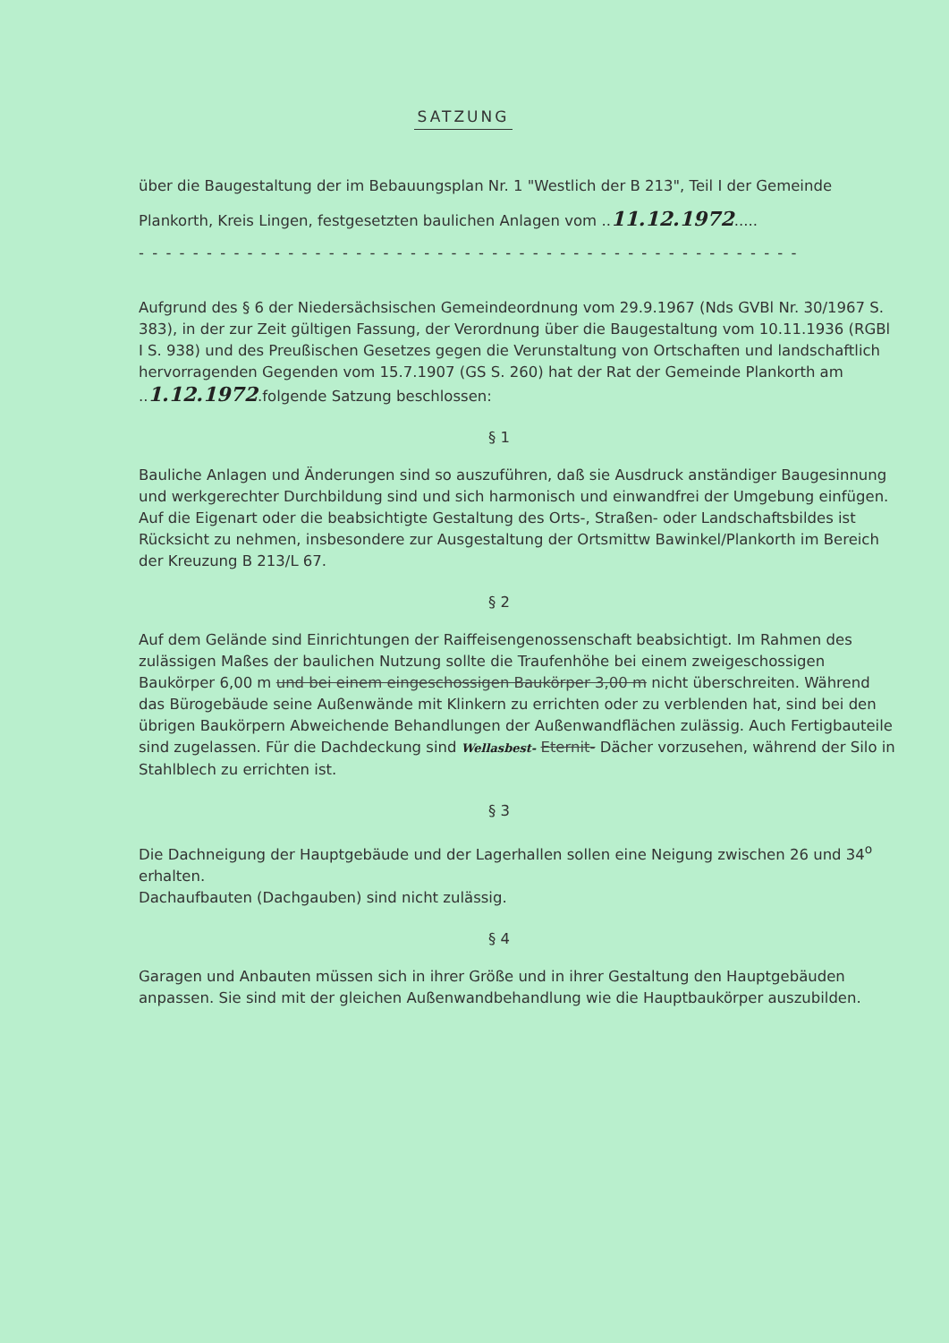SATZUNG
über die Baugestaltung der im Bebauungsplan Nr. 1 "Westlich der B 213", Teil I der Gemeinde Plankorth, Kreis Lingen, festgesetzten baulichen Anlagen vom ..11.12.1972.....
- - - - - - - - - - - - - - - - - - - - - - - - - - - - - - - - - - - - - - - - - - - - - - - - -
Aufgrund des § 6 der Niedersächsischen Gemeindeordnung vom 29.9.1967 (Nds GVBl Nr. 30/1967 S. 383), in der zur Zeit gültigen Fassung, der Verordnung über die Baugestaltung vom 10.11.1936 (RGBl I S. 938) und des Preußischen Gesetzes gegen die Verunstaltung von Ortschaften und landschaftlich hervorragenden Gegenden vom 15.7.1907 (GS S. 260) hat der Rat der Gemeinde Plankorth am ..1.12.1972.folgende Satzung beschlossen:
§ 1
Bauliche Anlagen und Änderungen sind so auszuführen, daß sie Ausdruck anständiger Baugesinnung und werkgerechter Durchbildung sind und sich harmonisch und einwandfrei der Umgebung einfügen. Auf die Eigenart oder die beabsichtigte Gestaltung des Orts-, Straßen- oder Landschaftsbildes ist Rücksicht zu nehmen, insbesondere zur Ausgestaltung der Ortsmittw Bawinkel/Plankorth im Bereich der Kreuzung B 213/L 67.
§ 2
Auf dem Gelände sind Einrichtungen der Raiffeisengenossenschaft beabsichtigt. Im Rahmen des zulässigen Maßes der baulichen Nutzung sollte die Traufenhöhe bei einem zweigeschossigen Baukörper 6,00 m und bei einem eingeschossigen Baukörper 3,00 m nicht überschreiten. Während das Bürogebäude seine Außenwände mit Klinkern zu errichten oder zu verblenden hat, sind bei den übrigen Baukörpern Abweichende Behandlungen der Außenwandflächen zulässig. Auch Fertigbauteile sind zugelassen. Für die Dachdeckung sind Wellasbest- Eternit- Dächer vorzusehen, während der Silo in Stahlblech zu errichten ist.
§ 3
Die Dachneigung der Hauptgebäude und der Lagerhallen sollen eine Neigung zwischen 26 und 34<sup>o</sup> erhalten.
Dachaufbauten (Dachgauben) sind nicht zulässig.
§ 4
Garagen und Anbauten müssen sich in ihrer Größe und in ihrer Gestaltung den Hauptgebäuden anpassen. Sie sind mit der gleichen Außenwandbehandlung wie die Hauptbaukörper auszubilden.